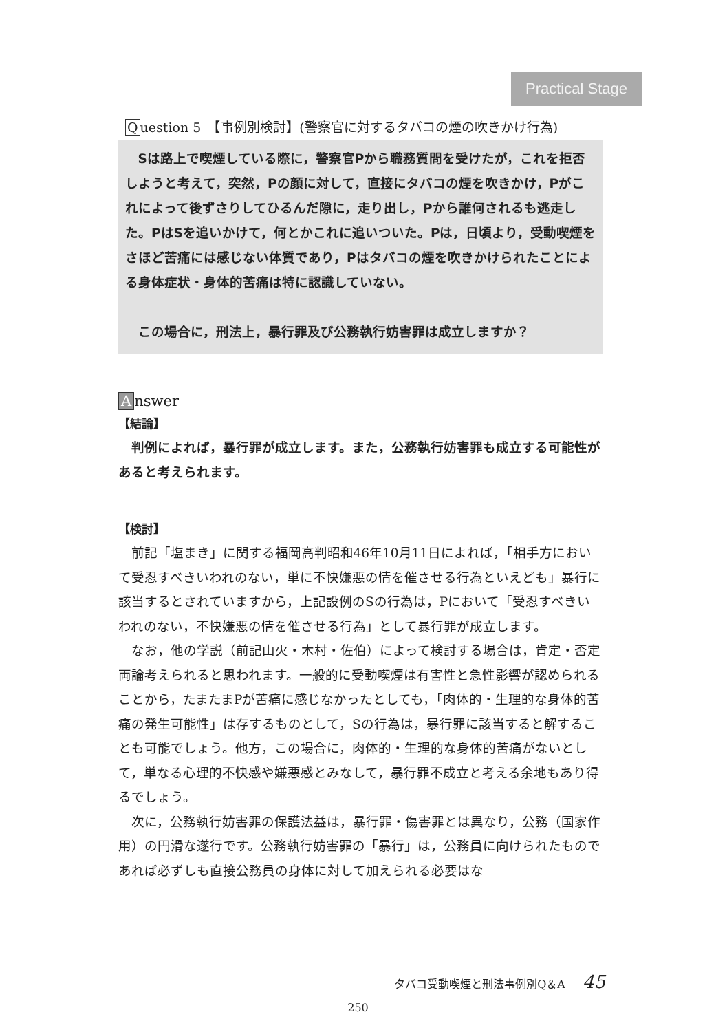Practical Stage
Question 5　【事例別検討】(警察官に対するタバコの煙の吹きかけ行為)
Sは路上で喫煙している際に，警察官Pから職務質問を受けたが，これを拒否しようと考えて，突然，Pの顔に対して，直接にタバコの煙を吹きかけ，Pがこれによって後ずさりしてひるんだ隙に，走り出し，Pから誰何されるも逃走した。PはSを追いかけて，何とかこれに追いついた。Pは，日頃より，受動喫煙をさほど苦痛には感じない体質であり，Pはタバコの煙を吹きかけられたことによる身体症状・身体的苦痛は特に認識していない。
この場合に，刑法上，暴行罪及び公務執行妨害罪は成立しますか？
Answer
【結論】
判例によれば，暴行罪が成立します。また，公務執行妨害罪も成立する可能性があると考えられます。
【検討】
前記「塩まき」に関する福岡高判昭和46年10月11日によれば，「相手方において受忍すべきいわれのない，単に不快嫌悪の情を催させる行為といえども」暴行に該当するとされていますから，上記設例のSの行為は，Pにおいて「受忍すべきいわれのない，不快嫌悪の情を催させる行為」として暴行罪が成立します。
なお，他の学説（前記山火・木村・佐伯）によって検討する場合は，肯定・否定両論考えられると思われます。一般的に受動喫煙は有害性と急性影響が認められることから，たまたまPが苦痛に感じなかったとしても，「肉体的・生理的な身体的苦痛の発生可能性」は存するものとして，Sの行為は，暴行罪に該当すると解することも可能でしょう。他方，この場合に，肉体的・生理的な身体的苦痛がないとして，単なる心理的不快感や嫌悪感とみなして，暴行罪不成立と考える余地もあり得るでしょう。
次に，公務執行妨害罪の保護法益は，暴行罪・傷害罪とは異なり，公務（国家作用）の円滑な遂行です。公務執行妨害罪の「暴行」は，公務員に向けられたものであれば必ずしも直接公務員の身体に対して加えられる必要はな
タバコ受動喫煙と刑法事例別Q＆A 45
250